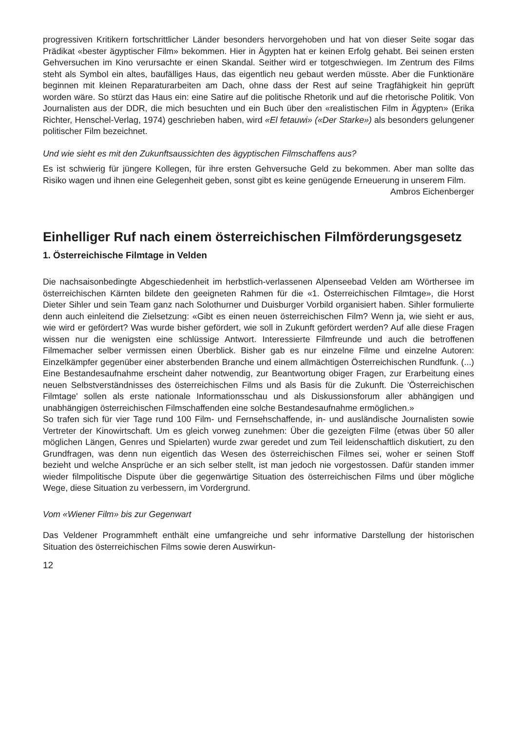progressiven Kritikern fortschrittlicher Länder besonders hervorgehoben und hat von dieser Seite sogar das Prädikat «bester ägyptischer Film» bekommen. Hier in Ägypten hat er keinen Erfolg gehabt. Bei seinen ersten Gehversuchen im Kino verursachte er einen Skandal. Seither wird er totgeschwiegen. Im Zentrum des Films steht als Symbol ein altes, baufälliges Haus, das eigentlich neu gebaut werden müsste. Aber die Funktionäre beginnen mit kleinen Reparaturarbeiten am Dach, ohne dass der Rest auf seine Tragfähigkeit hin geprüft worden wäre. So stürzt das Haus ein: eine Satire auf die politische Rhetorik und auf die rhetorische Politik. Von Journalisten aus der DDR, die mich besuchten und ein Buch über den «realistischen Film in Ägypten» (Erika Richter, Henschel-Verlag, 1974) geschrieben haben, wird «El fetauwi» («Der Starke») als besonders gelungener politischer Film bezeichnet.
Und wie sieht es mit den Zukunftsaussichten des ägyptischen Filmschaffens aus?
Es ist schwierig für jüngere Kollegen, für ihre ersten Gehversuche Geld zu bekommen. Aber man sollte das Risiko wagen und ihnen eine Gelegenheit geben, sonst gibt es keine genügende Erneuerung in unserem Film.
Ambros Eichenberger
Einhelliger Ruf nach einem österreichischen Filmförderungsgesetz
1. Österreichische Filmtage in Velden
Die nachsaisonbedingte Abgeschiedenheit im herbstlich-verlassenen Alpenseebad Velden am Wörthersee im österreichischen Kärnten bildete den geeigneten Rahmen für die «1. Österreichischen Filmtage», die Horst Dieter Sihler und sein Team ganz nach Solothurner und Duisburger Vorbild organisiert haben. Sihler formulierte denn auch einleitend die Zielsetzung: «Gibt es einen neuen österreichischen Film? Wenn ja, wie sieht er aus, wie wird er gefördert? Was wurde bisher gefördert, wie soll in Zukunft gefördert werden? Auf alle diese Fragen wissen nur die wenigsten eine schlüssige Antwort. Interessierte Filmfreunde und auch die betroffenen Filmemacher selber vermissen einen Überblick. Bisher gab es nur einzelne Filme und einzelne Autoren: Einzelkämpfer gegenüber einer absterbenden Branche und einem allmächtigen Österreichischen Rundfunk. (...) Eine Bestandesaufnahme erscheint daher notwendig, zur Beantwortung obiger Fragen, zur Erarbeitung eines neuen Selbstverständnisses des österreichischen Films und als Basis für die Zukunft. Die 'Österreichischen Filmtage' sollen als erste nationale Informationsschau und als Diskussionsforum aller abhängigen und unabhängigen österreichischen Filmschaffenden eine solche Bestandesaufnahme ermöglichen.»
So trafen sich für vier Tage rund 100 Film- und Fernsehschaffende, in- und ausländische Journalisten sowie Vertreter der Kinowirtschaft. Um es gleich vorweg zunehmen: Über die gezeigten Filme (etwas über 50 aller möglichen Längen, Genres und Spielarten) wurde zwar geredet und zum Teil leidenschaftlich diskutiert, zu den Grundfragen, was denn nun eigentlich das Wesen des österreichischen Filmes sei, woher er seinen Stoff bezieht und welche Ansprüche er an sich selber stellt, ist man jedoch nie vorgestossen. Dafür standen immer wieder filmpolitische Dispute über die gegenwärtige Situation des österreichischen Films und über mögliche Wege, diese Situation zu verbessern, im Vordergrund.
Vom «Wiener Film» bis zur Gegenwart
Das Veldener Programmheft enthält eine umfangreiche und sehr informative Darstellung der historischen Situation des österreichischen Films sowie deren Auswirkun-
12